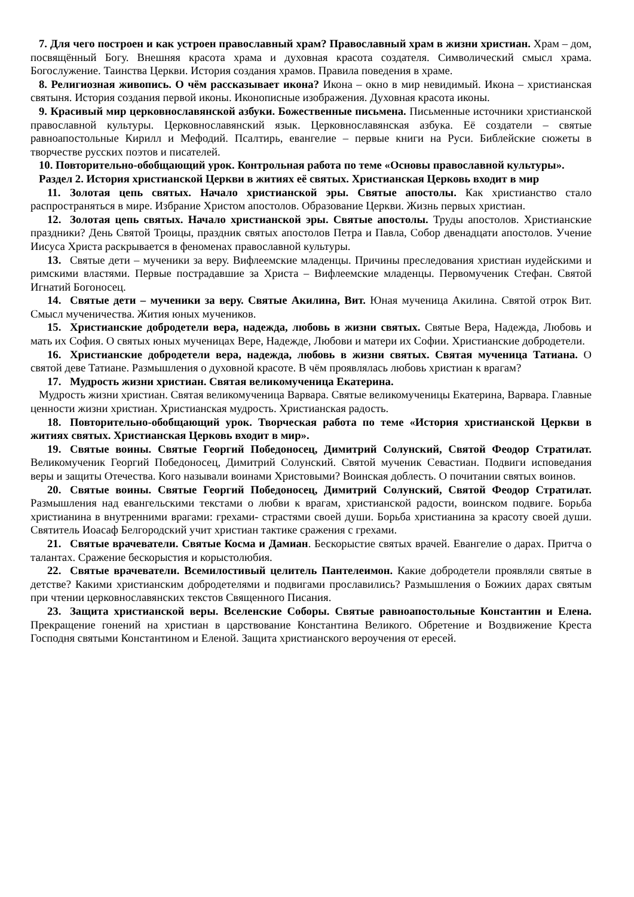7. Для чего построен и как устроен православный храм? Православный храм в жизни христиан. Храм – дом, посвящённый Богу. Внешняя красота храма и духовная красота создателя. Символический смысл храма. Богослужение. Таинства Церкви. История создания храмов. Правила поведения в храме.
8. Религиозная живопись. О чём рассказывает икона? Икона – окно в мир невидимый. Икона – христианская святыня. История создания первой иконы. Иконописные изображения. Духовная красота иконы.
9. Красивый мир церковнославянской азбуки. Божественные письмена. Письменные источники христианской православной культуры. Церковнославянский язык. Церковнославянская азбука. Её создатели – святые равноапостольные Кирилл и Мефодий. Псалтирь, евангелие – первые книги на Руси. Библейские сюжеты в творчестве русских поэтов и писателей.
10. Повторительно-обобщающий урок. Контрольная работа по теме «Основы православной культуры».
Раздел 2. История христианской Церкви в житиях её святых. Христианская Церковь входит в мир
11. Золотая цепь святых. Начало христианской эры. Святые апостолы. Как христианство стало распространяться в мире. Избрание Христом апостолов. Образование Церкви. Жизнь первых христиан.
12. Золотая цепь святых. Начало христианской эры. Святые апостолы. Труды апостолов. Христианские праздники? День Святой Троицы, праздник святых апостолов Петра и Павла, Собор двенадцати апостолов. Учение Иисуса Христа раскрывается в феноменах православной культуры.
13. Святые дети – мученики за веру. Вифлеемские младенцы. Причины преследования христиан иудейскими и римскими властями. Первые пострадавшие за Христа – Вифлеемские младенцы. Первомученик Стефан. Святой Игнатий Богоносец.
14. Святые дети – мученики за веру. Святые Акилина, Вит. Юная мученица Акилина. Святой отрок Вит. Смысл мученичества. Жития юных мучеников.
15. Христианские добродетели вера, надежда, любовь в жизни святых. Святые Вера, Надежда, Любовь и мать их София. О святых юных мученицах Вере, Надежде, Любови и матери их Софии. Христианские добродетели.
16. Христианские добродетели вера, надежда, любовь в жизни святых. Святая мученица Татиана. О святой деве Татиане. Размышления о духовной красоте. В чём проявлялась любовь христиан к врагам?
17. Мудрость жизни христиан. Святая великомученица Екатерина.
Мудрость жизни христиан. Святая великомученица Варвара. Святые великомученицы Екатерина, Варвара. Главные ценности жизни христиан. Христианская мудрость. Христианская радость.
18. Повторительно-обобщающий урок. Творческая работа по теме «История христианской Церкви в житиях святых. Христианская Церковь входит в мир».
19. Святые воины. Святые Георгий Победоносец, Димитрий Солунский, Святой Феодор Стратилат. Великомученик Георгий Победоносец, Димитрий Солунский. Святой мученик Севастиан. Подвиги исповедания веры и защиты Отечества. Кого называли воинами Христовыми? Воинская доблесть. О почитании святых воинов.
20. Святые воины. Святые Георгий Победоносец, Димитрий Солунский, Святой Феодор Стратилат. Размышления над евангельскими текстами о любви к врагам, христианской радости, воинском подвиге. Борьба христианина в внутренними врагами: грехами- страстями своей души. Борьба христианина за красоту своей души. Святитель Иоасаф Белгородский учит христиан тактике сражения с грехами.
21. Святые врачеватели. Святые Косма и Дамиан. Бескорыстие святых врачей. Евангелие о дарах. Притча о талантах. Сражение бескорыстия и корыстолюбия.
22. Святые врачеватели. Всемилостивый целитель Пантелеимон. Какие добродетели проявляли святые в детстве? Какими христианским добродетелями и подвигами прославились? Размышления о Божиих дарах святым при чтении церковнославянских текстов Священного Писания.
23. Защита христианской веры. Вселенские Соборы. Святые равноапостольные Константин и Елена. Прекращение гонений на христиан в царствование Константина Великого. Обретение и Воздвижение Креста Господня святыми Константином и Еленой. Защита христианского вероучения от ересей.